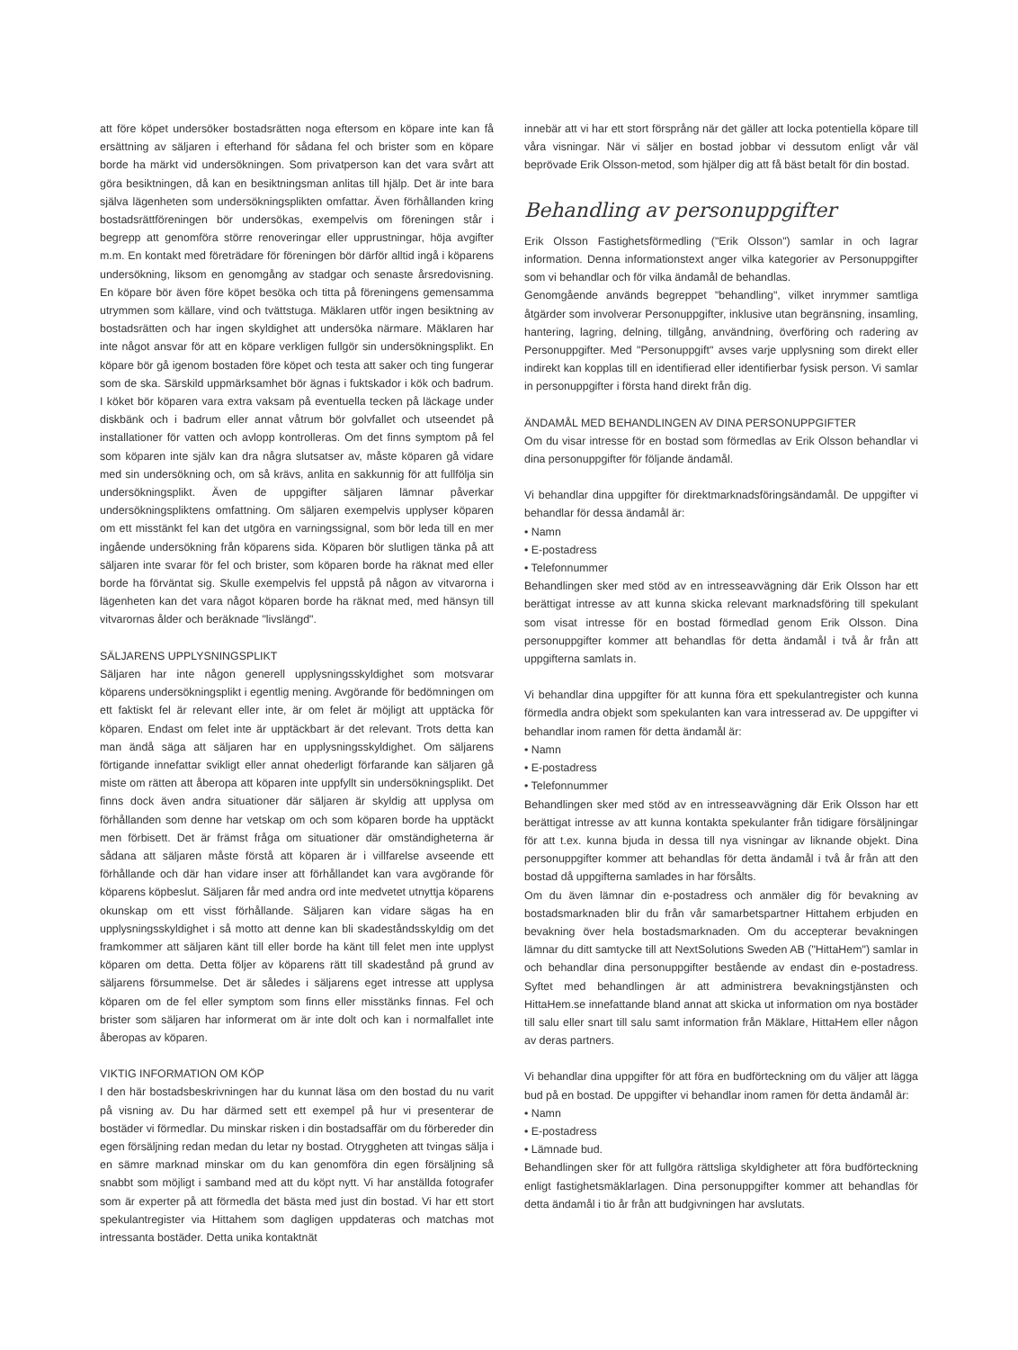att före köpet undersöker bostadsrätten noga eftersom en köpare inte kan få ersättning av säljaren i efterhand för sådana fel och brister som en köpare borde ha märkt vid undersökningen. Som privatperson kan det vara svårt att göra besiktningen, då kan en besiktningsman anlitas till hjälp. Det är inte bara själva lägenheten som undersökningsplikten omfattar. Även förhållanden kring bostadsrättföreningen bör undersökas, exempelvis om föreningen står i begrepp att genomföra större renoveringar eller upprustningar, höja avgifter m.m. En kontakt med företrädare för föreningen bör därför alltid ingå i köparens undersökning, liksom en genomgång av stadgar och senaste årsredovisning. En köpare bör även före köpet besöka och titta på föreningens gemensamma utrymmen som källare, vind och tvättstuga. Mäklaren utför ingen besiktning av bostadsrätten och har ingen skyldighet att undersöka närmare. Mäklaren har inte något ansvar för att en köpare verkligen fullgör sin undersökningsplikt. En köpare bör gå igenom bostaden före köpet och testa att saker och ting fungerar som de ska. Särskild uppmärksamhet bör ägnas i fuktskador i kök och badrum. I köket bör köparen vara extra vaksam på eventuella tecken på läckage under diskbänk och i badrum eller annat våtrum bör golvfallet och utseendet på installationer för vatten och avlopp kontrolleras. Om det finns symptom på fel som köparen inte själv kan dra några slutsatser av, måste köparen gå vidare med sin undersökning och, om så krävs, anlita en sakkunnig för att fullfölja sin undersökningsplikt. Även de uppgifter säljaren lämnar påverkar undersökningspliktens omfattning. Om säljaren exempelvis upplyser köparen om ett misstänkt fel kan det utgöra en varningssignal, som bör leda till en mer ingående undersökning från köparens sida. Köparen bör slutligen tänka på att säljaren inte svarar för fel och brister, som köparen borde ha räknat med eller borde ha förväntat sig. Skulle exempelvis fel uppstå på någon av vitvarorna i lägenheten kan det vara något köparen borde ha räknat med, med hänsyn till vitvarornas ålder och beräknade "livslängd".
SÄLJARENS UPPLYSNINGSPLIKT
Säljaren har inte någon generell upplysningsskyldighet som motsvarar köparens undersökningsplikt i egentlig mening. Avgörande för bedömningen om ett faktiskt fel är relevant eller inte, är om felet är möjligt att upptäcka för köparen. Endast om felet inte är upptäckbart är det relevant. Trots detta kan man ändå säga att säljaren har en upplysningsskyldighet. Om säljarens förtigande innefattar svikligt eller annat ohederligt förfarande kan säljaren gå miste om rätten att åberopa att köparen inte uppfyllt sin undersökningsplikt. Det finns dock även andra situationer där säljaren är skyldig att upplysa om förhållanden som denne har vetskap om och som köparen borde ha upptäckt men förbisett. Det är främst fråga om situationer där omständigheterna är sådana att säljaren måste förstå att köparen är i villfarelse avseende ett förhållande och där han vidare inser att förhållandet kan vara avgörande för köparens köpbeslut. Säljaren får med andra ord inte medvetet utnyttja köparens okunskap om ett visst förhållande. Säljaren kan vidare sägas ha en upplysningsskyldighet i så motto att denne kan bli skadeståndsskyldig om det framkommer att säljaren känt till eller borde ha känt till felet men inte upplyst köparen om detta. Detta följer av köparens rätt till skadestånd på grund av säljarens försummelse. Det är således i säljarens eget intresse att upplysa köparen om de fel eller symptom som finns eller misstänks finnas. Fel och brister som säljaren har informerat om är inte dolt och kan i normalfallet inte åberopas av köparen.
VIKTIG INFORMATION OM KÖP
I den här bostadsbeskrivningen har du kunnat läsa om den bostad du nu varit på visning av. Du har därmed sett ett exempel på hur vi presenterar de bostäder vi förmedlar. Du minskar risken i din bostadsaffär om du förbereder din egen försäljning redan medan du letar ny bostad. Otryggheten att tvingas sälja i en sämre marknad minskar om du kan genomföra din egen försäljning så snabbt som möjligt i samband med att du köpt nytt. Vi har anställda fotografer som är experter på att förmedla det bästa med just din bostad. Vi har ett stort spekulantregister via Hittahem som dagligen uppdateras och matchas mot intressanta bostäder. Detta unika kontaktnät
innebär att vi har ett stort försprång när det gäller att locka potentiella köpare till våra visningar. När vi säljer en bostad jobbar vi dessutom enligt vår väl beprövade Erik Olsson-metod, som hjälper dig att få bäst betalt för din bostad.
Behandling av personuppgifter
Erik Olsson Fastighetsförmedling ("Erik Olsson") samlar in och lagrar information. Denna informationstext anger vilka kategorier av Personuppgifter som vi behandlar och för vilka ändamål de behandlas.
Genomgående används begreppet "behandling", vilket inrymmer samtliga åtgärder som involverar Personuppgifter, inklusive utan begränsning, insamling, hantering, lagring, delning, tillgång, användning, överföring och radering av Personuppgifter. Med "Personuppgift" avses varje upplysning som direkt eller indirekt kan kopplas till en identifierad eller identifierbar fysisk person. Vi samlar in personuppgifter i första hand direkt från dig.
ÄNDAMÅL MED BEHANDLINGEN AV DINA PERSONUPPGIFTER
Om du visar intresse för en bostad som förmedlas av Erik Olsson behandlar vi dina personuppgifter för följande ändamål.
Vi behandlar dina uppgifter för direktmarknadsföringsändamål. De uppgifter vi behandlar för dessa ändamål är:
• Namn
• E-postadress
• Telefonnummer
Behandlingen sker med stöd av en intresseavvägning där Erik Olsson har ett berättigat intresse av att kunna skicka relevant marknadsföring till spekulant som visat intresse för en bostad förmedlad genom Erik Olsson. Dina personuppgifter kommer att behandlas för detta ändamål i två år från att uppgifterna samlats in.
Vi behandlar dina uppgifter för att kunna föra ett spekulantregister och kunna förmedla andra objekt som spekulanten kan vara intresserad av. De uppgifter vi behandlar inom ramen för detta ändamål är:
• Namn
• E-postadress
• Telefonnummer
Behandlingen sker med stöd av en intresseavvägning där Erik Olsson har ett berättigat intresse av att kunna kontakta spekulanter från tidigare försäljningar för att t.ex. kunna bjuda in dessa till nya visningar av liknande objekt. Dina personuppgifter kommer att behandlas för detta ändamål i två år från att den bostad då uppgifterna samlades in har försålts.
Om du även lämnar din e-postadress och anmäler dig för bevakning av bostadsmarknaden blir du från vår samarbetspartner Hittahem erbjuden en bevakning över hela bostadsmarknaden. Om du accepterar bevakningen lämnar du ditt samtycke till att NextSolutions Sweden AB ("HittaHem") samlar in och behandlar dina personuppgifter bestående av endast din e-postadress. Syftet med behandlingen är att administrera bevakningstjänsten och HittaHem.se innefattande bland annat att skicka ut information om nya bostäder till salu eller snart till salu samt information från Mäklare, HittaHem eller någon av deras partners.
Vi behandlar dina uppgifter för att föra en budförteckning om du väljer att lägga bud på en bostad. De uppgifter vi behandlar inom ramen för detta ändamål är:
• Namn
• E-postadress
• Lämnade bud.
Behandlingen sker för att fullgöra rättsliga skyldigheter att föra budförteckning enligt fastighetsmäklarlagen. Dina personuppgifter kommer att behandlas för detta ändamål i tio år från att budgivningen har avslutats.